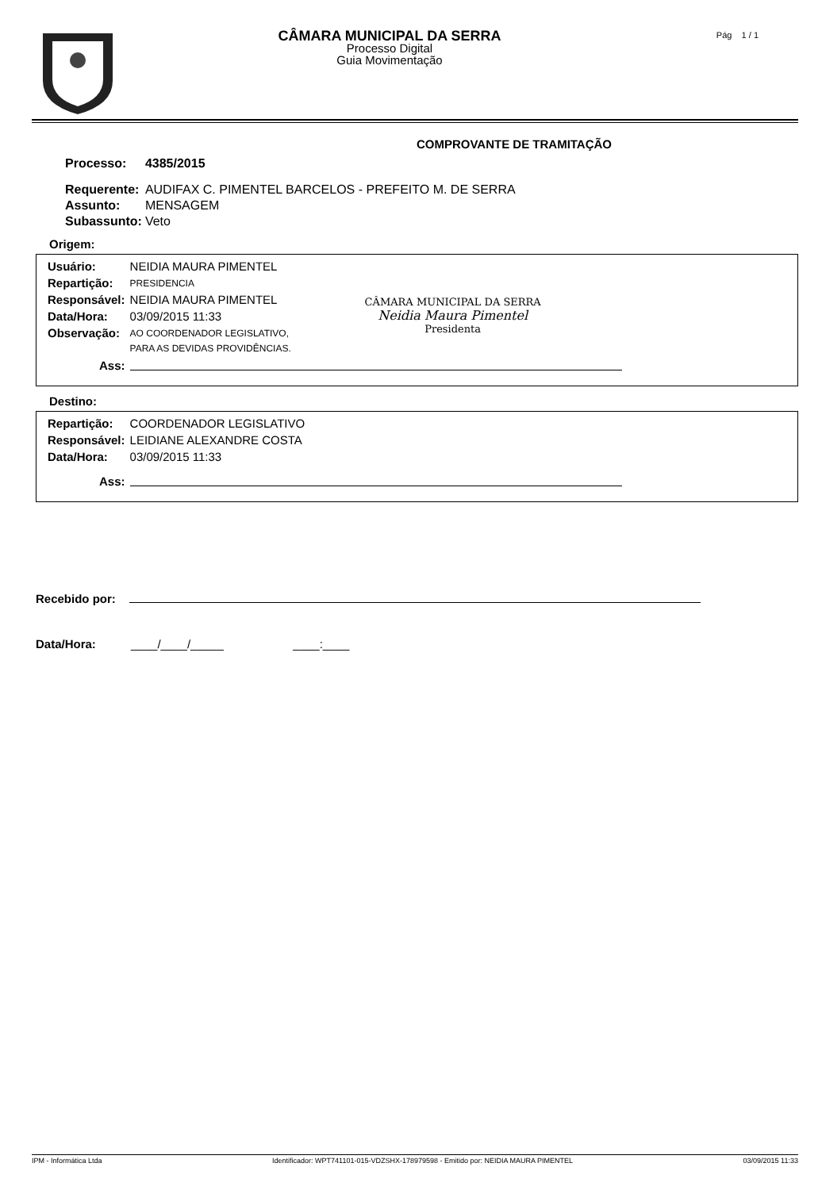CÂMARA MUNICIPAL DA SERRA
Processo Digital
Guia Movimentação
Pág 1 / 1
COMPROVANTE DE TRAMITAÇÃO
| Processo: | 4385/2015 |
| Requerente: | AUDIFAX C. PIMENTEL BARCELOS - PREFEITO M. DE SERRA |
| Assunto: | MENSAGEM |
| Subassunto: | Veto |
Origem:
| Usuário: | NEIDIA MAURA PIMENTEL |
| Repartição: | PRESIDENCIA |
| Responsável: | NEIDIA MAURA PIMENTEL |
| Data/Hora: | 03/09/2015 11:33 |
| Observação: | AO COORDENADOR LEGISLATIVO, |
| | PARA AS DEVIDAS PROVIDÊNCIAS. |
| Ass: | |
CÂMARA MUNICIPAL DA SERRA
Neidia Maura Pimentel
Presidenta
Destino:
| Repartição: | COORDENADOR LEGISLATIVO |
| Responsável: | LEIDIANE ALEXANDRE COSTA |
| Data/Hora: | 03/09/2015 11:33 |
| Ass: | |
Recebido por:
Data/Hora: ____/____/_____ ____:____
IPM - Informática Ltda Identificador: WPT741101-015-VDZSHX-178979598 - Emitido por: NEIDIA MAURA PIMENTEL 03/09/2015 11:33